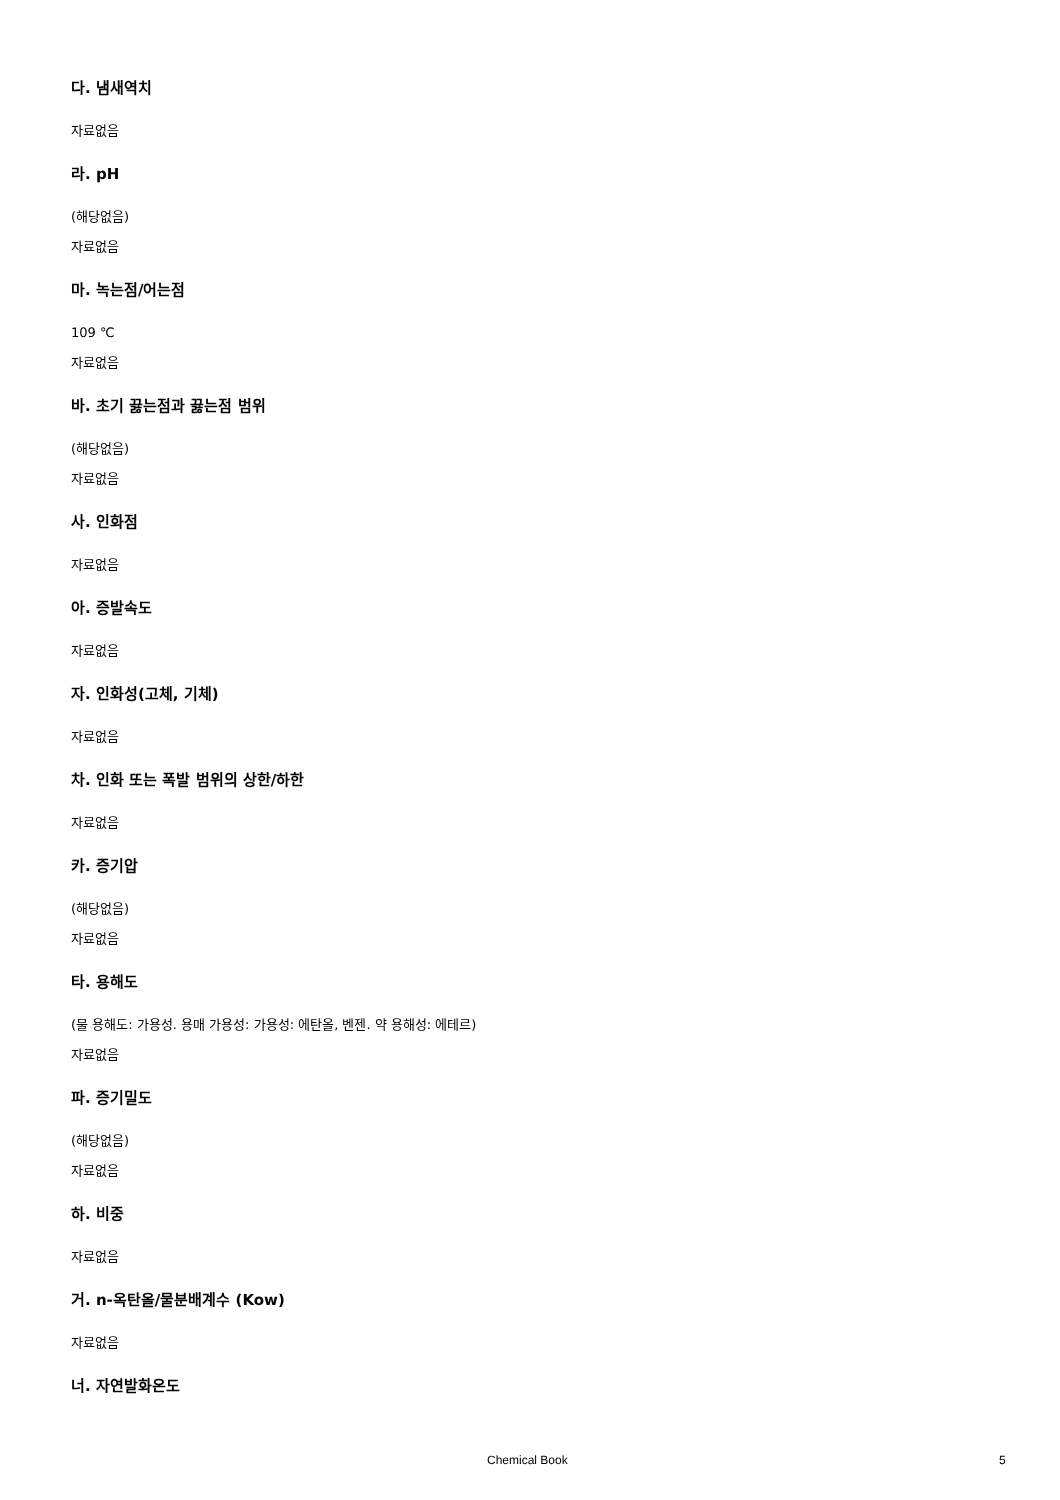다. 냄새역치
자료없음
라. pH
(해당없음)
자료없음
마. 녹는점/어는점
109 ℃
자료없음
바. 초기 끓는점과 끓는점 범위
(해당없음)
자료없음
사. 인화점
자료없음
아. 증발속도
자료없음
자. 인화성(고체, 기체)
자료없음
차. 인화 또는 폭발 범위의 상한/하한
자료없음
카. 증기압
(해당없음)
자료없음
타. 용해도
(물 용해도: 가용성. 용매 가용성: 가용성: 에탄올, 벤젠. 약 용해성: 에테르)
자료없음
파. 증기밀도
(해당없음)
자료없음
하. 비중
자료없음
거. n-옥탄올/물분배계수 (Kow)
자료없음
너. 자연발화온도
Chemical Book 5